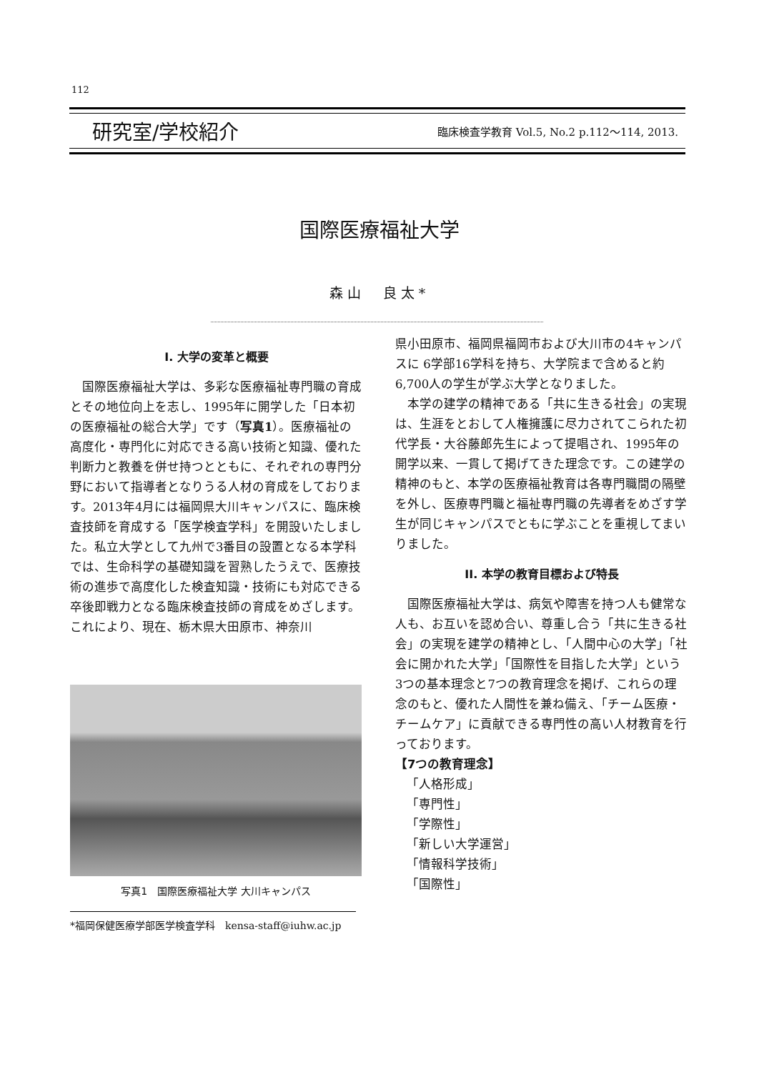112
研究室/学校紹介 臨床検査学教育 Vol.5, No.2 p.112～114, 2013.
国際医療福祉大学
森山　良太*
I. 大学の変革と概要
国際医療福祉大学は、多彩な医療福祉専門職の育成とその地位向上を志し、1995年に開学した「日本初の医療福祉の総合大学」です（写真1）。医療福祉の高度化・専門化に対応できる高い技術と知識、優れた判断力と教養を併せ持つとともに、それぞれの専門分野において指導者となりうる人材の育成をしております。2013年4月には福岡県大川キャンパスに、臨床検査技師を育成する「医学検査学科」を開設いたしました。私立大学として九州で3番目の設置となる本学科では、生命科学の基礎知識を習熟したうえで、医療技術の進歩で高度化した検査知識・技術にも対応できる卒後即戦力となる臨床検査技師の育成をめざします。これにより、現在、栃木県大田原市、神奈川
写真1　国際医療福祉大学 大川キャンパス
*福岡保健医療学部医学検査学科　kensa-staff@iuhw.ac.jp
県小田原市、福岡県福岡市および大川市の4キャンパスに 6学部16学科を持ち、大学院まで含めると約6,700人の学生が学ぶ大学となりました。
本学の建学の精神である「共に生きる社会」の実現は、生涯をとおして人権擁護に尽力されてこられた初代学長・大谷藤郎先生によって提唱され、1995年の開学以来、一貫して掲げてきた理念です。この建学の精神のもと、本学の医療福祉教育は各専門職間の隔壁を外し、医療専門職と福祉専門職の先導者をめざす学生が同じキャンパスでともに学ぶことを重視してまいりました。
II. 本学の教育目標および特長
国際医療福祉大学は、病気や障害を持つ人も健常な人も、お互いを認め合い、尊重し合う「共に生きる社会」の実現を建学の精神とし、「人間中心の大学」「社会に開かれた大学」「国際性を目指した大学」という3つの基本理念と7つの教育理念を掲げ、これらの理念のもと、優れた人間性を兼ね備え、「チーム医療・チームケア」に貢献できる専門性の高い人材教育を行っております。
【7つの教育理念】
「人格形成」
「専門性」
「学際性」
「新しい大学運営」
「情報科学技術」
「国際性」